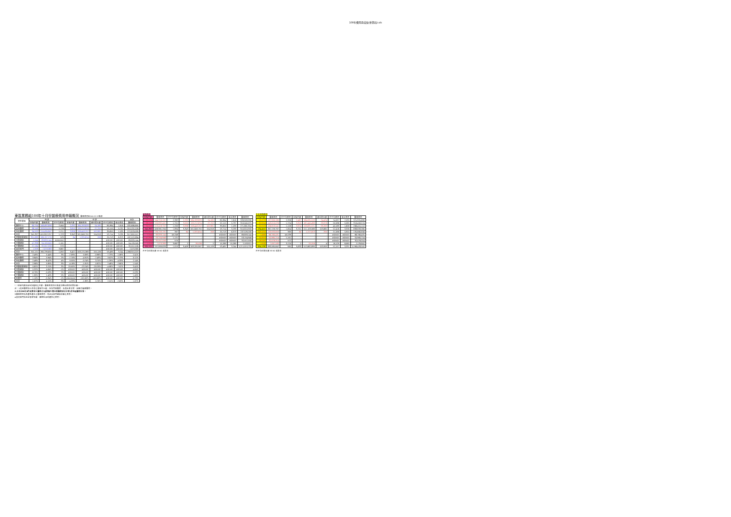100年費用月成長(併業局).xls
東區業務組100年十月份醫療費用申報概況 醫療費用料100.12.13製表
| 院所層級 | 門 診 | | | 住 診 | | | | | 合計 |
| --- | --- | --- | --- | --- | --- | --- | --- | --- | --- |
| | 申報件數 | 醫療費用 | 件平均費用 | 申報件數 | 醫療費用 | 總住院天數 | 件平均費用 | 每日費用 | 醫療費用 |
| 醫學中心 | 60,754 | 148,492,856 | 2,444 | 2,292 | 184,193,829 | 24,185 | 80,364 | 7,616 | 332,686,685 |
| 區域醫院 | 86,140 | 153,024,554 | 1,776 | 3,055 | 159,212,674 | 27,752 | 52,115 | 5,737 | 312,237,228 |
| 地區醫院 | 94,503 | 114,434,847 | 1,211 | 3,996 | 158,443,252 | 102,981 | 39,650 | 1,539 | 272,878,099 |
| 合計 | 241,397 | 415,952,257 | 1,723 | 9,343 | 501,849,755 | 154,918 | 53,714 | 3,239 | 917,802,012 |
| 西醫基層總額 | 351,689 | 186,197,270 | 529 | 64 | 1,325,614 | 208 | 20,713 | 6,373 | 187,522,884 |
| 洗腎總額 | 1,544 | 69,859,144 | ###### | - | - | - | #DIV/0! | #DIV/0! | 69,859,144 |
| 牙醫總額 | 47,398 | 54,100,040 | 1,141 | - | - | - | #DIV/0! | #DIV/0! | 54,100,040 |
| 中醫總額 | 57,164 | 32,557,556 | 570 | - | - | - | #DIV/0! | #DIV/0! | 32,557,556 |
| 其他部門 | 1,929 | 7,073,383 | 3,667 | - | - | - | #DIV/0! | #DIV/0! | 7,073,383 |
| 合計 | 701,121 | 765,739,650 | 1,092 | 9,407 | 503,175,369 | 155,126 | 53,489 | 3,244 | 1,268,915,019 |
| 醫學中心 | 2.49% | 5.44% | 3% | -7.09% | 0.09% | -0.98% | 7.73% | 1.08% | 2.41% |
| 區域醫院 | 3.84% | 5.94% | 2% | -7.70% | -4.91% | -7.43% | 3.02% | 2.73% | 0.11% |
| 地區醫院 | 2.48% | 6.42% | 4% | 0.55% | -0.74% | 3.75% | -1.29% | -4.33% | 2.14% |
| 合計 | 2.96% | 5.89% | 3% | -4.18% | -1.81% | 0.82% | 2.48% | -2.60% | 1.54% |
| 西醫基層總額 | 0.65% | 3.70% | 3% | 20.00% | -23.24% | -28.28% | -4.06% | 7.02% | 3.45% |
| 洗腎總額 | 5.32% | 4.64% | -1% | #DIV/0! | #DIV/0! | #DIV/0! | #DIV/0! | #DIV/0! | 4.64% |
| 牙醫總額 | -6.79% | -5.03% | 2% | #DIV/0! | #DIV/0! | #DIV/0! | #DIV/0! | #DIV/0! | -5.03% |
| 中醫總額 | 1.99% | 1.49% | 0% | #DIV/0! | #DIV/0! | #DIV/0! | #DIV/0! | #DIV/0! | 1.49% |
| 助產所 | 1.10% | -0.34% | -1% | ###### | -100.00% | -100.00% | #DIV/0! | #DIV/0! | -0.79% |
| 合計 | 1.07% | 4.15% | 3% | -4.33% | -1.89% | 0.76% | 2.55% | -2.63% | 1.67% |
當期費用
| 申報件數 | 醫療費用 | 件平均費用 | 申報件數 | 醫療費用 | 總住院天數 | 件平均費用 | 每日費用 | 醫療費用 |
| --- | --- | --- | --- | --- | --- | --- | --- | --- |
| 60,754 | 144,710,101 | 2,382 | 2,292 | 184,193,829 | 24,185 | 80,364 | 7,616 | 328,903,930 |
| 86,140 | 150,832,401 | 1,751 | 3,055 | 159,212,674 | 27,752 | 52,115 | 5,737 | 310,045,075 |
| 94,503 | 113,418,702 | 1,200 | 3,996 | 158,443,252 | 102,981 | 39,650 | 1,539 | 271,861,954 |
| 241,397 | 408,961,204 | 1,694 | 9,343 | 501,849,755 | 154,918 | 53,714 | 3,239 | 910,810,959 |
| 351,689 | 136,203,195 | 387 | 64 | 1,325,614 | 208 | 20,713 | 6,373 | 137,529,209 |
| 1,544 | 69,859,144 | 45,246 | - | - | - | #DIV/0! | #DIV/0! | 69,859,144 |
| 47,398 | 53,154,946 | 1,121 | - | - | - | #DIV/0! | #DIV/0! | 53,154,946 |
| 57,164 | 32,557,556 | 570 | - | - | - | #DIV/0! | #DIV/0! | 32,557,556 |
| 1,929 | 7,073,383 | 3,667 | 2 | 30,538 | 2 | 15,269 | 15,269 | 7,103,921 |
| 701,121 | 707,809,828 | 1,010 | 9,409 | 503,205,907 | 155,128 | 53,481 | 3,244 | 1,211,015,735 |
件平均住院日數 93 92 成長率
去年同期費用
| 申報件數 | 醫療費用 | 件平均費用 | 申報件數 | 醫療費用 | 總住院天數 | 件平均費用 | 每日費用 | 醫療費用 |
| --- | --- | --- | --- | --- | --- | --- | --- | --- |
| 59,279 | 137,900,180 | 2,326 | 2,467 | 184,031,519 | 24,424 | 74,597 | 7,535 | 321,931,699 |
| 82,954 | 143,010,076 | 1,724 | 3,310 | 167,440,498 | 29,978 | 50,586 | 5,585 | 310,450,574 |
| 92,219 | 106,819,541 | 1,158 | 3,974 | 159,631,571 | 99,263 | 40,169 | 1,608 | 266,451,112 |
| 234,452 | 387,729,797 | 1,654 | 9,751 | 511,103,588 | 153,665 | 52,416 | 3,326 | 898,833,385 |
| 349,430 | 133,933,803 | 383 | 80 | 1,727,053 | 290 | 21,588 | 5,955 | 135,660,856 |
| 1,466 | 66,760,431 | 45,539 | - | - | - | #DIV/0! | #DIV/0! | 66,760,431 |
| 50,853 | 55,965,714 | 1,101 | - | - | - | #DIV/0! | #DIV/0! | 55,965,714 |
| 56,049 | 32,078,314 | 572 | - | - | - | #DIV/0! | #DIV/0! | 32,078,314 |
| 1,908 | 7,097,583 | 3,720 | 2 | 32,258 | 4 | 16,129 | 8,065 | 7,129,841 |
| 694,138 | 683,565,642 | 985 | 9,833 | 512,862,899 | 153,959 | 52,157 | 3,331 | 1,196,428,541 |
件平均住院日數 93 92 成長率
*：申報件數係未包含藥局之件數，醫療費用則已將處方釋出費用併回計算。
註：1.區域醫院係以目前之層級作比較，包含門諾醫院、馬偕台東分院、國軍花蓮總醫院。
2.本表自98年8月起將部立醫院(行政院衛生署台東醫院成功分院)併地區醫院計算。
3.醫療費用係為實際產生之醫療費用，而非各部門總額預算之費用。
4.其他部門係包含居家照護、精神科及助產所之費用。